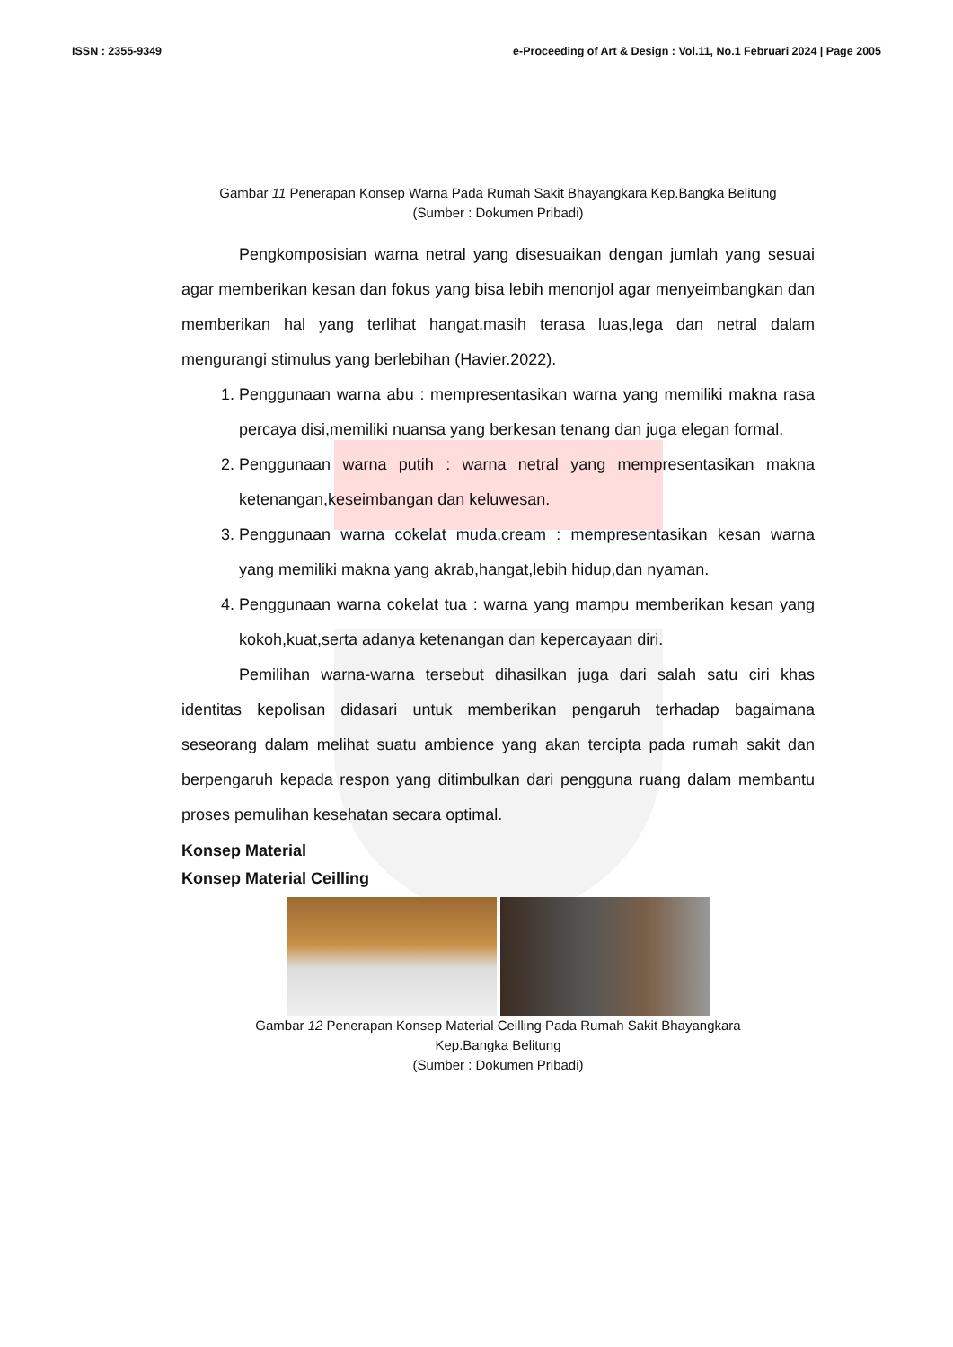ISSN : 2355-9349 e-Proceeding of Art & Design : Vol.11, No.1 Februari 2024 | Page 2005
Gambar 11 Penerapan Konsep Warna Pada Rumah Sakit Bhayangkara Kep.Bangka Belitung
(Sumber : Dokumen Pribadi)
Pengkomposisian warna netral yang disesuaikan dengan jumlah yang sesuai agar memberikan kesan dan fokus yang bisa lebih menonjol agar menyeimbangkan dan memberikan hal yang terlihat hangat,masih terasa luas,lega dan netral dalam mengurangi stimulus yang berlebihan (Havier.2022).
1. Penggunaan warna abu : mempresentasikan warna yang memiliki makna rasa percaya disi,memiliki nuansa yang berkesan tenang dan juga elegan formal.
2. Penggunaan warna putih : warna netral yang mempresentasikan makna ketenangan,keseimbangan dan keluwesan.
3. Penggunaan warna cokelat muda,cream : mempresentasikan kesan warna yang memiliki makna yang akrab,hangat,lebih hidup,dan nyaman.
4. Penggunaan warna cokelat tua : warna yang mampu memberikan kesan yang kokoh,kuat,serta adanya ketenangan dan kepercayaan diri.
Pemilihan warna-warna tersebut dihasilkan juga dari salah satu ciri khas identitas kepolisan didasari untuk memberikan pengaruh terhadap bagaimana seseorang dalam melihat suatu ambience yang akan tercipta pada rumah sakit dan berpengaruh kepada respon yang ditimbulkan dari pengguna ruang dalam membantu proses pemulihan kesehatan secara optimal.
Konsep Material
Konsep Material Ceilling
Gambar 12 Penerapan Konsep Material Ceilling Pada Rumah Sakit Bhayangkara
Kep.Bangka Belitung
(Sumber : Dokumen Pribadi)